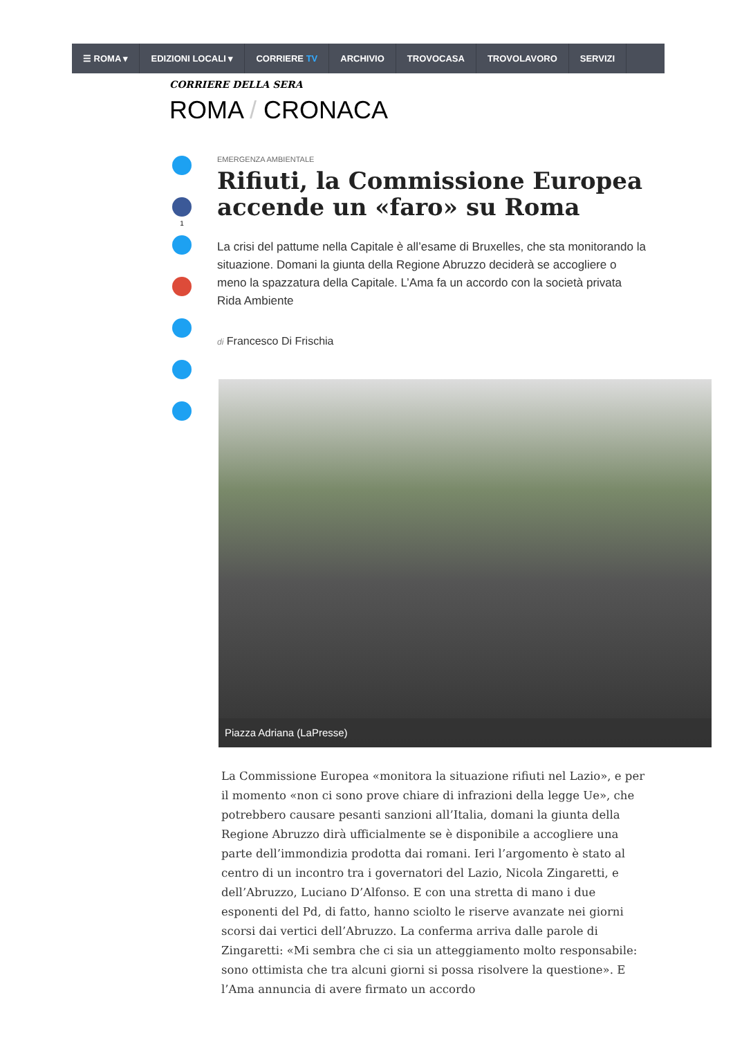☰ ROMA ▾ EDIZIONI LOCALI ▾ CORRIERE TV ARCHIVIO TROVOCASA TROVOLAVORO SERVIZI
CORRIERE DELLA SERA
ROMA / CRONACA
1
EMERGENZA AMBIENTALE
Rifiuti, la Commissione Europea accende un «faro» su Roma
La crisi del pattume nella Capitale è all’esame di Bruxelles, che sta monitorando la situazione. Domani la giunta della Regione Abruzzo deciderà se accogliere o meno la spazzatura della Capitale. L’Ama fa un accordo con la società privata Rida Ambiente
di Francesco Di Frischia
Piazza Adriana (LaPresse)
La Commissione Europea «monitora la situazione rifiuti nel Lazio», e per il momento «non ci sono prove chiare di infrazioni della legge Ue», che potrebbero causare pesanti sanzioni all’Italia, domani la giunta della Regione Abruzzo dirà ufficialmente se è disponibile a accogliere una parte dell’immondizia prodotta dai romani. Ieri l’argomento è stato al centro di un incontro tra i governatori del Lazio, Nicola Zingaretti, e dell’Abruzzo, Luciano D’Alfonso. E con una stretta di mano i due esponenti del Pd, di fatto, hanno sciolto le riserve avanzate nei giorni scorsi dai vertici dell’Abruzzo. La conferma arriva dalle parole di Zingaretti: «Mi sembra che ci sia un atteggiamento molto responsabile: sono ottimista che tra alcuni giorni si possa risolvere la questione». E l’Ama annuncia di avere firmato un accordo